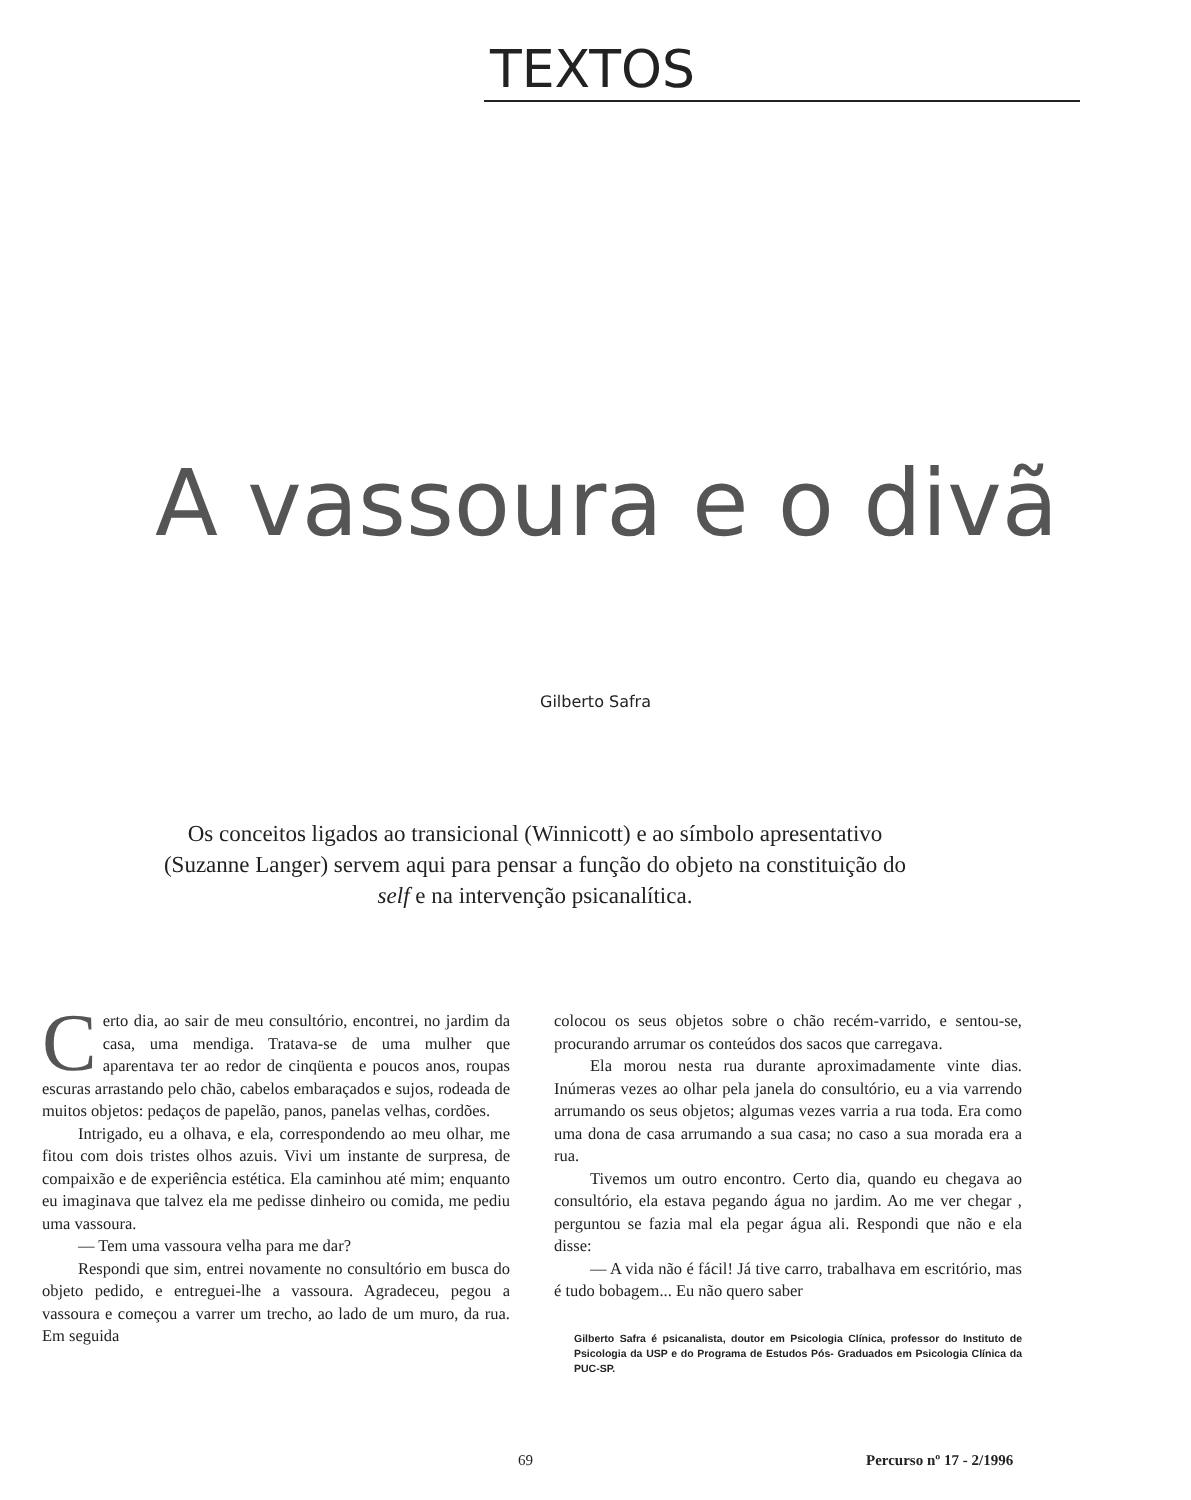TEXTOS
A vassoura e o divã
Gilberto Safra
Os conceitos ligados ao transicional (Winnicott) e ao símbolo apresentativo (Suzanne Langer) servem aqui para pensar a função do objeto na constituição do self e na intervenção psicanalítica.
Certo dia, ao sair de meu consultório, encontrei, no jardim da casa, uma mendiga. Tratava-se de uma mulher que aparentava ter ao redor de cinqüenta e poucos anos, roupas escuras arrastando pelo chão, cabelos embaraçados e sujos, rodeada de muitos objetos: pedaços de papelão, panos, panelas velhas, cordões.
Intrigado, eu a olhava, e ela, correspondendo ao meu olhar, me fitou com dois tristes olhos azuis. Vivi um instante de surpresa, de compaixão e de experiência estética. Ela caminhou até mim; enquanto eu imaginava que talvez ela me pedisse dinheiro ou comida, me pediu uma vassoura.
— Tem uma vassoura velha para me dar?
Respondi que sim, entrei novamente no consultório em busca do objeto pedido, e entreguei-lhe a vassoura. Agradeceu, pegou a vassoura e começou a varrer um trecho, ao lado de um muro, da rua. Em seguida
colocou os seus objetos sobre o chão recém-varrido, e sentou-se, procurando arrumar os conteúdos dos sacos que carregava.
Ela morou nesta rua durante aproximadamente vinte dias. Inúmeras vezes ao olhar pela janela do consultório, eu a via varrendo arrumando os seus objetos; algumas vezes varria a rua toda. Era como uma dona de casa arrumando a sua casa; no caso a sua morada era a rua.
Tivemos um outro encontro. Certo dia, quando eu chegava ao consultório, ela estava pegando água no jardim. Ao me ver chegar , perguntou se fazia mal ela pegar água ali. Respondi que não e ela disse:
— A vida não é fácil! Já tive carro, trabalhava em escritório, mas é tudo bobagem... Eu não quero saber
Gilberto Safra é psicanalista, doutor em Psicologia Clínica, professor do Instituto de Psicologia da USP e do Programa de Estudos Pós- Graduados em Psicologia Clínica da PUC-SP.
69 Percurso nº 17 - 2/1996